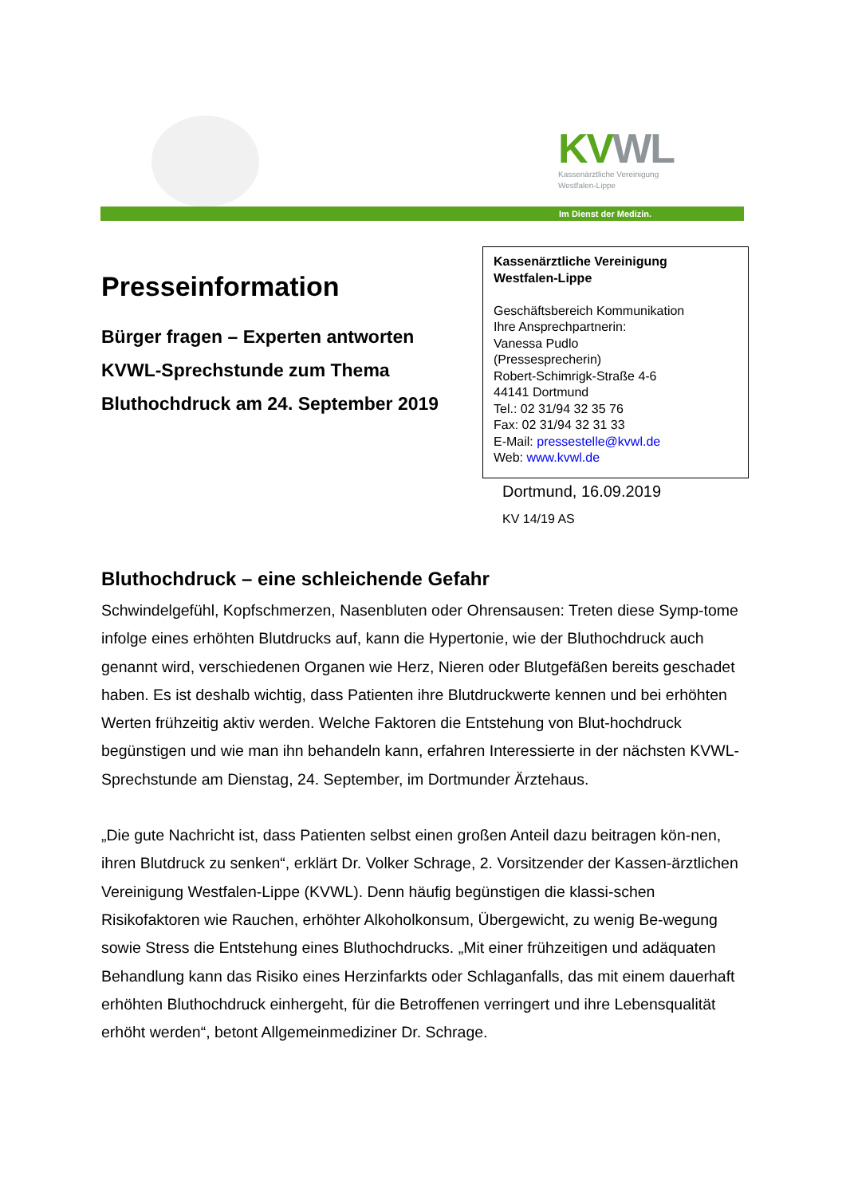KV WL
Kassenärztliche Vereinigung
Westfalen-Lippe
Im Dienst der Medizin.
Presseinformation
Bürger fragen – Experten antworten
KVWL-Sprechstunde zum Thema
Bluthochdruck am 24. September 2019
Kassenärztliche Vereinigung
Westfalen-Lippe
Geschäftsbereich Kommunikation
Ihre Ansprechpartnerin:
Vanessa Pudlo
(Pressesprecherin)
Robert-Schimrigk-Straße 4-6
44141 Dortmund
Tel.: 02 31/94 32 35 76
Fax: 02 31/94 32 31 33
E-Mail: pressestelle@kvwl.de
Web: www.kvwl.de
Dortmund, 16.09.2019
KV 14/19 AS
Bluthochdruck – eine schleichende Gefahr
Schwindelgefühl, Kopfschmerzen, Nasenbluten oder Ohrensausen: Treten diese Symp-tome infolge eines erhöhten Blutdrucks auf, kann die Hypertonie, wie der Bluthochdruck auch genannt wird, verschiedenen Organen wie Herz, Nieren oder Blutgefäßen bereits geschadet haben. Es ist deshalb wichtig, dass Patienten ihre Blutdruckwerte kennen und bei erhöhten Werten frühzeitig aktiv werden. Welche Faktoren die Entstehung von Blut-hochdruck begünstigen und wie man ihn behandeln kann, erfahren Interessierte in der nächsten KVWL-Sprechstunde am Dienstag, 24. September, im Dortmunder Ärztehaus.
„Die gute Nachricht ist, dass Patienten selbst einen großen Anteil dazu beitragen kön-nen, ihren Blutdruck zu senken“, erklärt Dr. Volker Schrage, 2. Vorsitzender der Kassen-ärztlichen Vereinigung Westfalen-Lippe (KVWL). Denn häufig begünstigen die klassi-schen Risikofaktoren wie Rauchen, erhöhter Alkoholkonsum, Übergewicht, zu wenig Be-wegung sowie Stress die Entstehung eines Bluthochdrucks. „Mit einer frühzeitigen und adäquaten Behandlung kann das Risiko eines Herzinfarkts oder Schlaganfalls, das mit einem dauerhaft erhöhten Bluthochdruck einhergeht, für die Betroffenen verringert und ihre Lebensqualität erhöht werden“, betont Allgemeinmediziner Dr. Schrage.